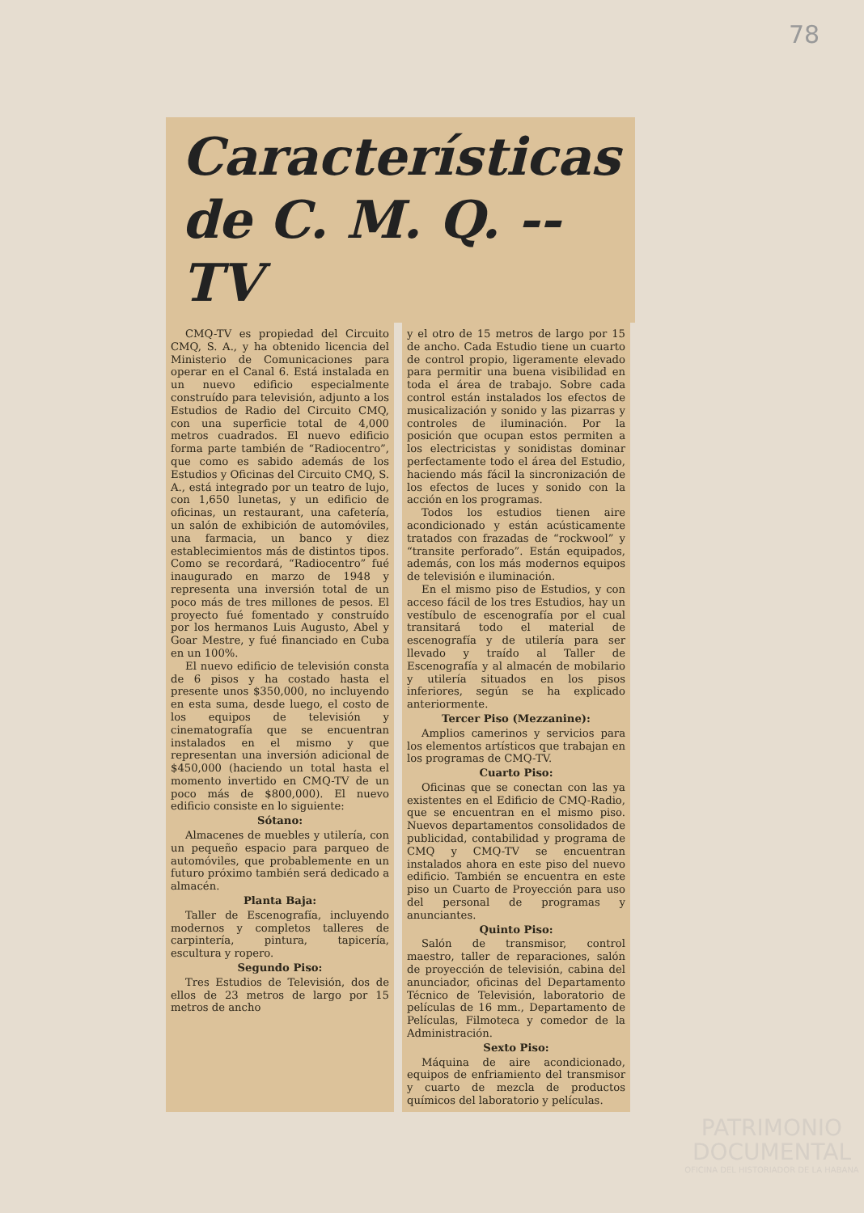78
Características de C. M. Q. -- TV
CMQ-TV es propiedad del Circuito CMQ, S. A., y ha obtenido licencia del Ministerio de Comunicaciones para operar en el Canal 6. Está instalada en un nuevo edificio especialmente construído para televisión, adjunto a los Estudios de Radio del Circuito CMQ, con una superficie total de 4,000 metros cuadrados. El nuevo edificio forma parte también de “Radiocentro”, que como es sabido además de los Estudios y Oficinas del Circuito CMQ, S. A., está integrado por un teatro de lujo, con 1,650 lunetas, y un edificio de oficinas, un restaurant, una cafetería, un salón de exhibición de automóviles, una farmacia, un banco y diez establecimientos más de distintos tipos. Como se recordará, “Radiocentro” fué inaugurado en marzo de 1948 y representa una inversión total de un poco más de tres millones de pesos. El proyecto fué fomentado y construído por los hermanos Luis Augusto, Abel y Goar Mestre, y fué financiado en Cuba en un 100%.
El nuevo edificio de televisión consta de 6 pisos y ha costado hasta el presente unos $350,000, no incluyendo en esta suma, desde luego, el costo de los equipos de televisión y cinematografía que se encuentran instalados en el mismo y que representan una inversión adicional de $450,000 (haciendo un total hasta el momento invertido en CMQ-TV de un poco más de $800,000). El nuevo edificio consiste en lo siguiente:
Sótano:
Almacenes de muebles y utilería, con un pequeño espacio para parqueo de automóviles, que probablemente en un futuro próximo también será dedicado a almacén.
Planta Baja:
Taller de Escenografía, incluyendo modernos y completos talleres de carpintería, pintura, tapicería, escultura y ropero.
Segundo Piso:
Tres Estudios de Televisión, dos de ellos de 23 metros de largo por 15 metros de ancho
y el otro de 15 metros de largo por 15 de ancho. Cada Estudio tiene un cuarto de control propio, ligeramente elevado para permitir una buena visibilidad en toda el área de trabajo. Sobre cada control están instalados los efectos de musicalización y sonido y las pizarras y controles de iluminación. Por la posición que ocupan estos permiten a los electricistas y sonidistas dominar perfectamente todo el área del Estudio, haciendo más fácil la sincronización de los efectos de luces y sonido con la acción en los programas.
Todos los estudios tienen aire acondicionado y están acústicamente tratados con frazadas de “rockwool” y “transite perforado”. Están equipados, además, con los más modernos equipos de televisión e iluminación.
En el mismo piso de Estudios, y con acceso fácil de los tres Estudios, hay un vestíbulo de escenografía por el cual transitará todo el material de escenografía y de utilería para ser llevado y traído al Taller de Escenografía y al almacén de mobilario y utilería situados en los pisos inferiores, según se ha explicado anteriormente.
Tercer Piso (Mezzanine):
Amplios camerinos y servicios para los elementos artísticos que trabajan en los programas de CMQ-TV.
Cuarto Piso:
Oficinas que se conectan con las ya existentes en el Edificio de CMQ-Radio, que se encuentran en el mismo piso. Nuevos departamentos consolidados de publicidad, contabilidad y programa de CMQ y CMQ-TV se encuentran instalados ahora en este piso del nuevo edificio. También se encuentra en este piso un Cuarto de Proyección para uso del personal de programas y anunciantes.
Quinto Piso:
Salón de transmisor, control maestro, taller de reparaciones, salón de proyección de televisión, cabina del anunciador, oficinas del Departamento Técnico de Televisión, laboratorio de películas de 16 mm., Departamento de Películas, Filmoteca y comedor de la Administración.
Sexto Piso:
Máquina de aire acondicionado, equipos de enfriamiento del transmisor y cuarto de mezcla de productos químicos del laboratorio y películas.
PATRIMONIO DOCUMENTAL
OFICINA DEL HISTORIADOR DE LA HABANA